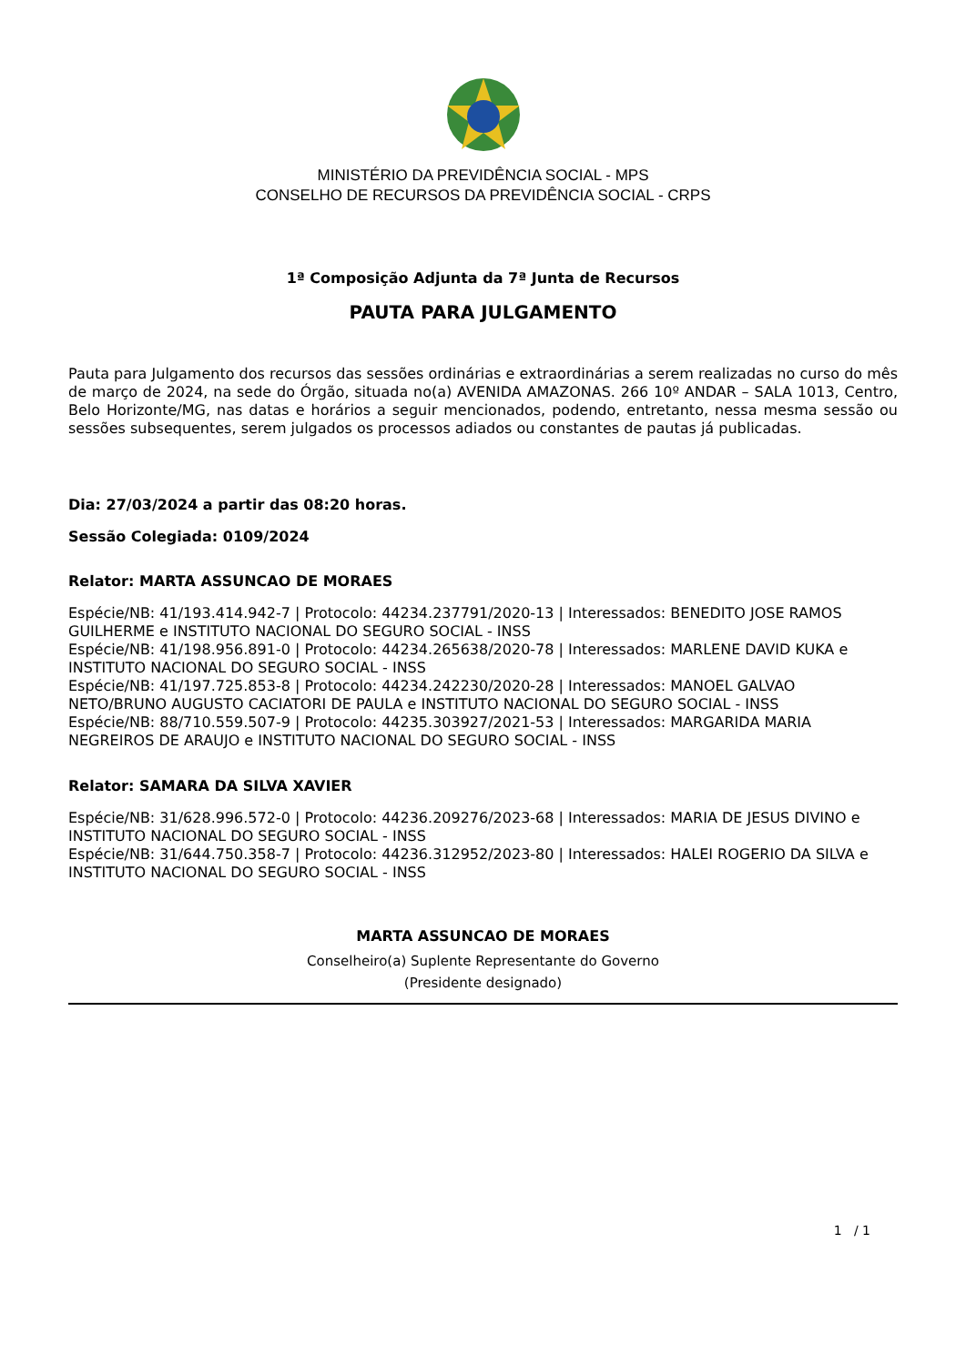MINISTÉRIO DA PREVIDÊNCIA SOCIAL - MPS
CONSELHO DE RECURSOS DA PREVIDÊNCIA SOCIAL - CRPS
1ª Composição Adjunta da 7ª Junta de Recursos
PAUTA PARA JULGAMENTO
Pauta para Julgamento dos recursos das sessões ordinárias e extraordinárias a serem realizadas no curso do mês de março de 2024, na sede do Órgão, situada no(a) AVENIDA AMAZONAS. 266 10º ANDAR – SALA 1013, Centro, Belo Horizonte/MG, nas datas e horários a seguir mencionados, podendo, entretanto, nessa mesma sessão ou sessões subsequentes, serem julgados os processos adiados ou constantes de pautas já publicadas.
Dia: 27/03/2024 a partir das 08:20 horas.
Sessão Colegiada: 0109/2024
Relator: MARTA ASSUNCAO DE MORAES
Espécie/NB: 41/193.414.942-7 | Protocolo: 44234.237791/2020-13 | Interessados: BENEDITO JOSE RAMOS GUILHERME e INSTITUTO NACIONAL DO SEGURO SOCIAL - INSS
Espécie/NB: 41/198.956.891-0 | Protocolo: 44234.265638/2020-78 | Interessados: MARLENE DAVID KUKA e INSTITUTO NACIONAL DO SEGURO SOCIAL - INSS
Espécie/NB: 41/197.725.853-8 | Protocolo: 44234.242230/2020-28 | Interessados: MANOEL GALVAO NETO/BRUNO AUGUSTO CACIATORI DE PAULA e INSTITUTO NACIONAL DO SEGURO SOCIAL - INSS
Espécie/NB: 88/710.559.507-9 | Protocolo: 44235.303927/2021-53 | Interessados: MARGARIDA MARIA NEGREIROS DE ARAUJO e INSTITUTO NACIONAL DO SEGURO SOCIAL - INSS
Relator: SAMARA DA SILVA XAVIER
Espécie/NB: 31/628.996.572-0 | Protocolo: 44236.209276/2023-68 | Interessados: MARIA DE JESUS DIVINO e INSTITUTO NACIONAL DO SEGURO SOCIAL - INSS
Espécie/NB: 31/644.750.358-7 | Protocolo: 44236.312952/2023-80 | Interessados: HALEI ROGERIO DA SILVA e INSTITUTO NACIONAL DO SEGURO SOCIAL - INSS
MARTA ASSUNCAO DE MORAES
Conselheiro(a) Suplente Representante do Governo
(Presidente designado)
1 / 1